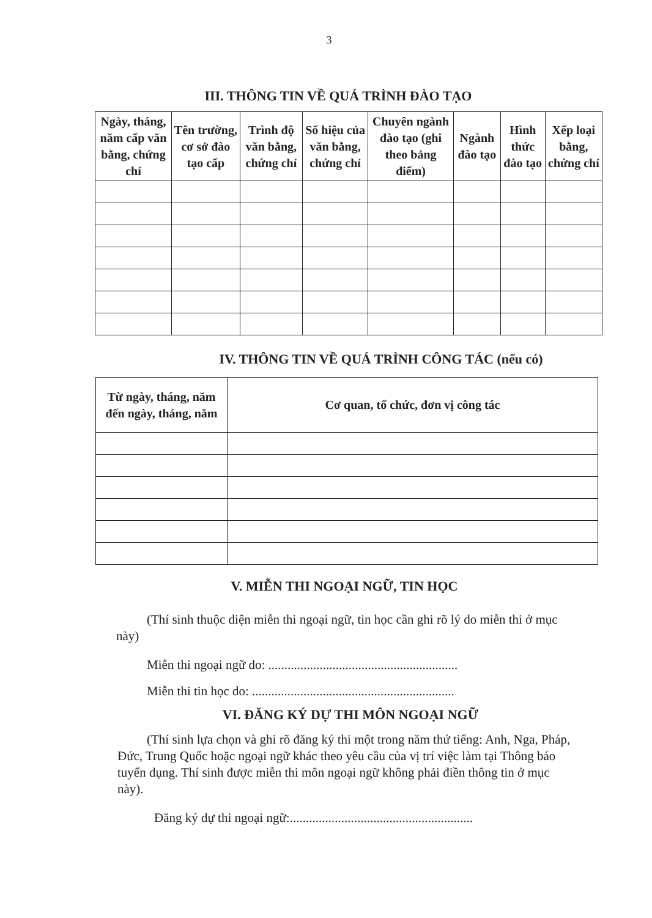3
III. THÔNG TIN VỀ QUÁ TRÌNH ĐÀO TẠO
| Ngày, tháng, năm cấp văn bằng, chứng chỉ | Tên trường, cơ sở đào tạo cấp | Trình độ văn bằng, chứng chỉ | Số hiệu của văn bằng, chứng chỉ | Chuyên ngành đào tạo (ghi theo bảng điểm) | Ngành đào tạo | Hình thức đào tạo | Xếp loại bằng, chứng chỉ |
| --- | --- | --- | --- | --- | --- | --- | --- |
IV. THÔNG TIN VỀ QUÁ TRÌNH CÔNG TÁC (nếu có)
| Từ ngày, tháng, năm đến ngày, tháng, năm | Cơ quan, tổ chức, đơn vị công tác |
| --- | --- |
V. MIỄN THI NGOẠI NGỮ, TIN HỌC
(Thí sinh thuộc diện miễn thi ngoại ngữ, tin học cần ghi rõ lý do miễn thi ở mục này)
Miễn thi ngoại ngữ do: ...........................................................
Miễn thi tin học do: ...............................................................
VI. ĐĂNG KÝ DỰ THI MÔN NGOẠI NGỮ
(Thí sinh lựa chọn và ghi rõ đăng ký thi một trong năm thứ tiếng: Anh, Nga, Pháp, Đức, Trung Quốc hoặc ngoại ngữ khác theo yêu cầu của vị trí việc làm tại Thông báo tuyển dụng. Thí sinh được miễn thi môn ngoại ngữ không phải điền thông tin ở mục này).
Đăng ký dự thi ngoại ngữ:.........................................................